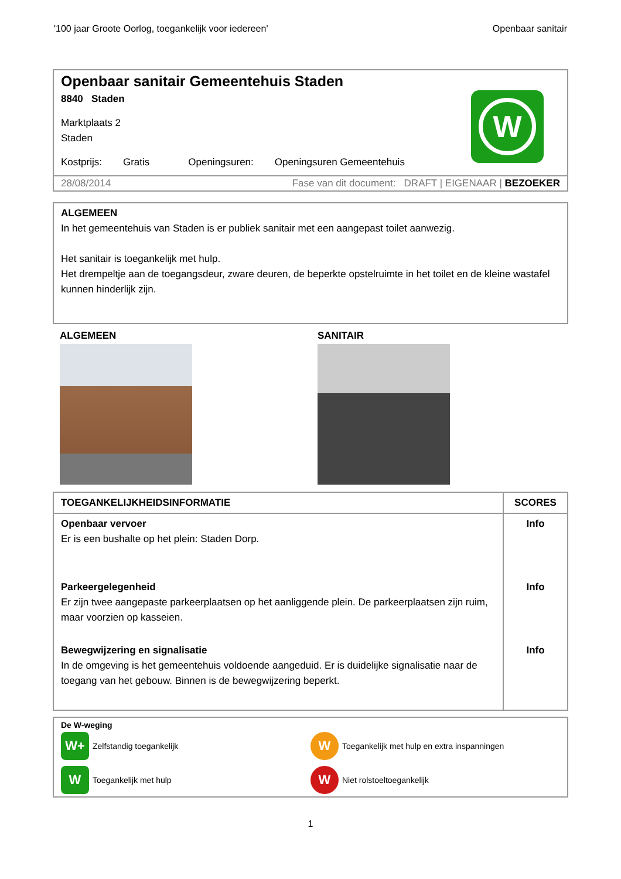'100 jaar Groote Oorlog, toegankelijk voor iedereen' Openbaar sanitair
Openbaar sanitair Gemeentehuis Staden
8840 Staden
Marktplaats 2
Staden
Kostprijs: Gratis Openingsuren: Openingsuren Gemeentehuis
W
28/08/2014 Fase van dit document: DRAFT | EIGENAAR | BEZOEKER
ALGEMEEN
In het gemeentehuis van Staden is er publiek sanitair met een aangepast toilet aanwezig.
Het sanitair is toegankelijk met hulp.
Het drempeltje aan de toegangsdeur, zware deuren, de beperkte opstelruimte in het toilet en de kleine wastafel kunnen hinderlijk zijn.
ALGEMEEN SANITAIR
| TOEGANKELIJKHEIDSINFORMATIE | SCORES |
| --- | --- |
| Openbaar vervoer Er is een bushalte op het plein: Staden Dorp. | Info |
| Parkeergelegenheid Er zijn twee aangepaste parkeerplaatsen op het aanliggende plein. De parkeerplaatsen zijn ruim, maar voorzien op kasseien. | Info |
| Bewegwijzering en signalisatie In de omgeving is het gemeentehuis voldoende aangeduid. Er is duidelijke signalisatie naar de toegang van het gebouw. Binnen is de bewegwijzering beperkt. | Info |
De W-weging
W+
Zelfstandig toegankelijk
W
Toegankelijk met hulp en extra inspanningen
W
Toegankelijk met hulp
W
Niet rolstoeltoegankelijk
1